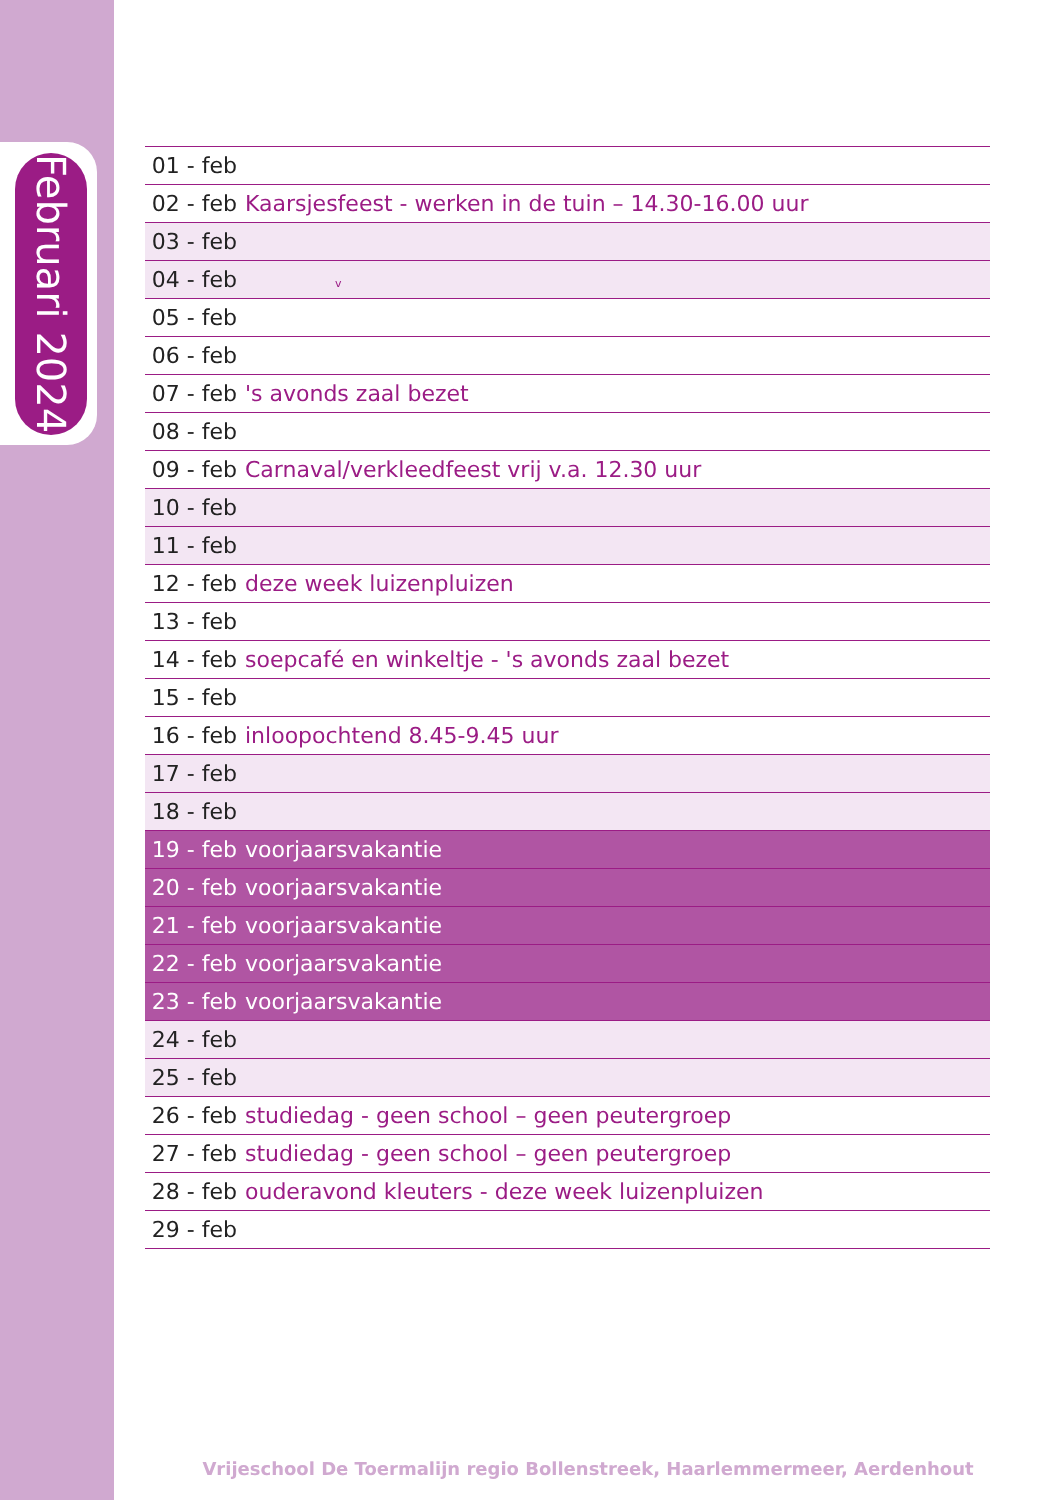Februari 2024
| 01 - feb | |
| 02 - feb | Kaarsjesfeest - werken in de tuin – 14.30-16.00 uur |
| 03 - feb | |
| 04 - feb | v |
| 05 - feb | |
| 06 - feb | |
| 07 - feb | 's avonds zaal bezet |
| 08 - feb | |
| 09 - feb | Carnaval/verkleedfeest vrij v.a. 12.30 uur |
| 10 - feb | |
| 11 - feb | |
| 12 - feb | deze week luizenpluizen |
| 13 - feb | |
| 14 - feb | soepcafé en winkeltje - 's avonds zaal bezet |
| 15 - feb | |
| 16 - feb | inloopochtend 8.45-9.45 uur |
| 17 - feb | |
| 18 - feb | |
| 19 - feb | voorjaarsvakantie |
| 20 - feb | voorjaarsvakantie |
| 21 - feb | voorjaarsvakantie |
| 22 - feb | voorjaarsvakantie |
| 23 - feb | voorjaarsvakantie |
| 24 - feb | |
| 25 - feb | |
| 26 - feb | studiedag - geen school – geen peutergroep |
| 27 - feb | studiedag - geen school – geen peutergroep |
| 28 - feb | ouderavond kleuters - deze week luizenpluizen |
| 29 - feb | |
Vrijeschool De Toermalijn regio Bollenstreek, Haarlemmermeer, Aerdenhout